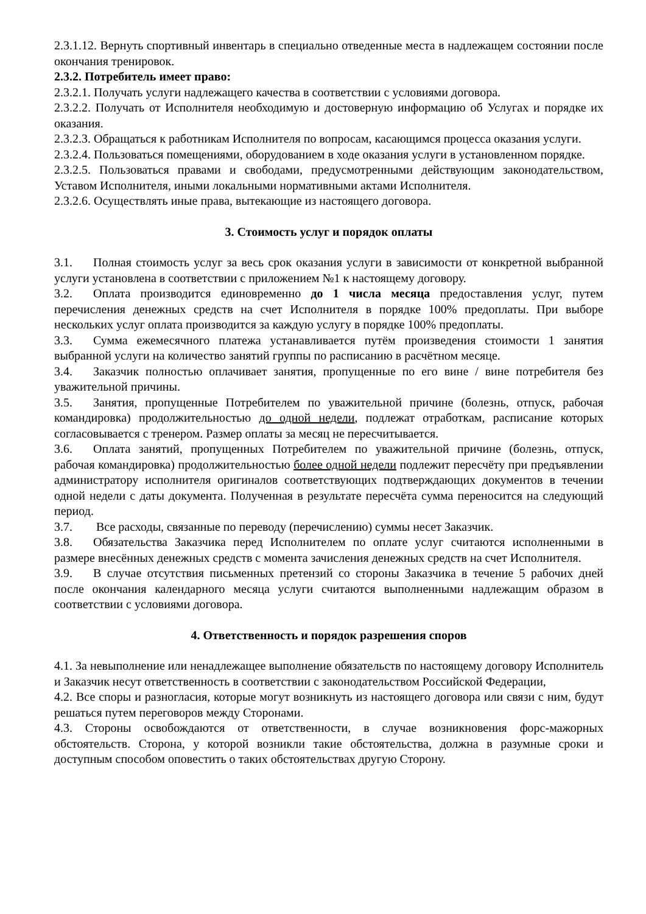2.3.1.12. Вернуть спортивный инвентарь в специально отведенные места в надлежащем состоянии после окончания тренировок.
2.3.2. Потребитель имеет право:
2.3.2.1. Получать услуги надлежащего качества в соответствии с условиями договора.
2.3.2.2. Получать от Исполнителя необходимую и достоверную информацию об Услугах и порядке их оказания.
2.3.2.3. Обращаться к работникам Исполнителя по вопросам, касающимся процесса оказания услуги.
2.3.2.4. Пользоваться помещениями, оборудованием в ходе оказания услуги в установленном порядке.
2.3.2.5. Пользоваться правами и свободами, предусмотренными действующим законодательством, Уставом Исполнителя, иными локальными нормативными актами Исполнителя.
2.3.2.6. Осуществлять иные права, вытекающие из настоящего договора.
3. Стоимость услуг и порядок оплаты
3.1. Полная стоимость услуг за весь срок оказания услуги в зависимости от конкретной выбранной услуги установлена в соответствии с приложением №1 к настоящему договору.
3.2. Оплата производится единовременно до 1 числа месяца предоставления услуг, путем перечисления денежных средств на счет Исполнителя в порядке 100% предоплаты. При выборе нескольких услуг оплата производится за каждую услугу в порядке 100% предоплаты.
3.3. Сумма ежемесячного платежа устанавливается путём произведения стоимости 1 занятия выбранной услуги на количество занятий группы по расписанию в расчётном месяце.
3.4. Заказчик полностью оплачивает занятия, пропущенные по его вине / вине потребителя без уважительной причины.
3.5. Занятия, пропущенные Потребителем по уважительной причине (болезнь, отпуск, рабочая командировка) продолжительностью до одной недели, подлежат отработкам, расписание которых согласовывается с тренером. Размер оплаты за месяц не пересчитывается.
3.6. Оплата занятий, пропущенных Потребителем по уважительной причине (болезнь, отпуск, рабочая командировка) продолжительностью более одной недели подлежит пересчёту при предъявлении администратору исполнителя оригиналов соответствующих подтверждающих документов в течении одной недели с даты документа. Полученная в результате пересчёта сумма переносится на следующий период.
3.7. Все расходы, связанные по переводу (перечислению) суммы несет Заказчик.
3.8. Обязательства Заказчика перед Исполнителем по оплате услуг считаются исполненными в размере внесённых денежных средств с момента зачисления денежных средств на счет Исполнителя.
3.9. В случае отсутствия письменных претензий со стороны Заказчика в течение 5 рабочих дней после окончания календарного месяца услуги считаются выполненными надлежащим образом в соответствии с условиями договора.
4. Ответственность и порядок разрешения споров
4.1. За невыполнение или ненадлежащее выполнение обязательств по настоящему договору Исполнитель и Заказчик несут ответственность в соответствии с законодательством Российской Федерации,
4.2. Все споры и разногласия, которые могут возникнуть из настоящего договора или связи с ним, будут решаться путем переговоров между Сторонами.
4.3. Стороны освобождаются от ответственности, в случае возникновения форс-мажорных обстоятельств. Сторона, у которой возникли такие обстоятельства, должна в разумные сроки и доступным способом оповестить о таких обстоятельствах другую Сторону.